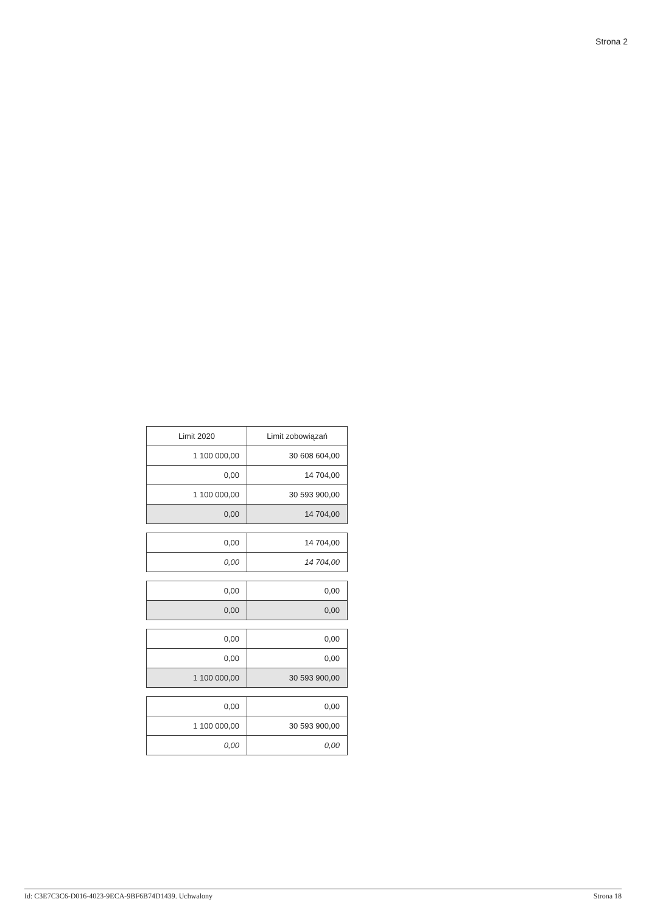Strona 2
| Limit 2020 | Limit zobowiązań |
| --- | --- |
| 1 100 000,00 | 30 608 604,00 |
| 0,00 | 14 704,00 |
| 1 100 000,00 | 30 593 900,00 |
| 0,00 | 14 704,00 |
| 0,00 | 14 704,00 |
| 0,00 | 14 704,00 |
| 0,00 | 0,00 |
| 0,00 | 0,00 |
| 0,00 | 0,00 |
| 0,00 | 0,00 |
| 1 100 000,00 | 30 593 900,00 |
| 0,00 | 0,00 |
| 1 100 000,00 | 30 593 900,00 |
| 0,00 | 0,00 |
Id: C3E7C3C6-D016-4023-9ECA-9BF6B74D1439. Uchwalony Strona 18